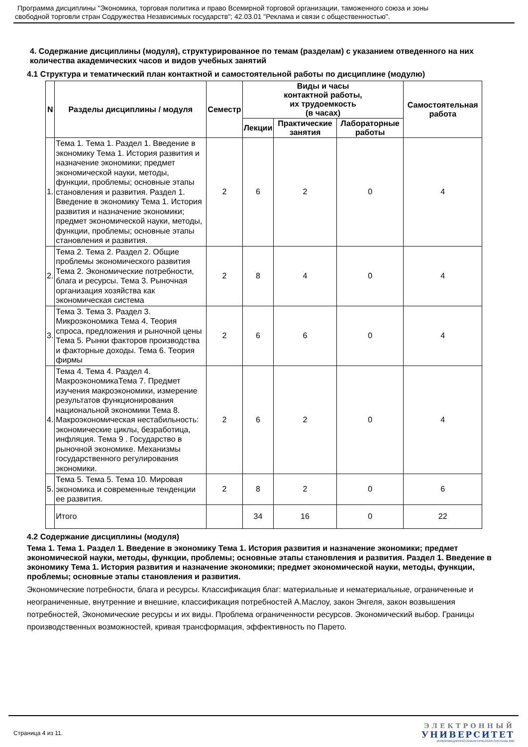Программа дисциплины "Экономика, торговая политика и право Всемирной торговой организации, таможенного союза и зоны
свободной торговли стран Содружества Независимых государств"; 42.03.01 "Реклама и связи с общественностью".
4. Содержание дисциплины (модуля), структурированное по темам (разделам) с указанием отведенного на них количества академических часов и видов учебных занятий
4.1 Структура и тематический план контактной и самостоятельной работы по дисциплине (модулю)
| N | Разделы дисциплины / модуля | Семестр | Виды и часы контактной работы, их трудоемкость (в часах) | | | Самостоятельная работа |
| --- | --- | --- | --- | --- | --- | --- |
| | | | Лекции | Практические занятия | Лабораторные работы | |
| 1. | Тема 1. Тема 1. Раздел 1. Введение в экономику Тема 1. История развития и назначение экономики; предмет экономической науки, методы, функции, проблемы; основные этапы становления и развития. Раздел 1. Введение в экономику Тема 1. История развития и назначение экономики; предмет экономической науки, методы, функции, проблемы; основные этапы становления и развития. | 2 | 6 | 2 | 0 | 4 |
| 2. | Тема 2. Тема 2. Раздел 2. Общие проблемы экономического развития Тема 2. Экономические потребности, блага и ресурсы. Тема 3. Рыночная организация хозяйства как экономическая система | 2 | 8 | 4 | 0 | 4 |
| 3. | Тема 3. Тема 3. Раздел 3. Микроэкономика Тема 4. Теория спроса, предложения и рыночной цены Тема 5. Рынки факторов производства и факторные доходы. Тема 6. Теория фирмы | 2 | 6 | 6 | 0 | 4 |
| 4. | Тема 4. Тема 4. Раздел 4. МакроэкономикаТема 7. Предмет изучения макроэкономики, измерение результатов функционирования национальной экономики Тема 8. Макроэкономическая нестабильность: экономические циклы, безработица, инфляция. Тема 9 . Государство в рыночной экономике. Механизмы государственного регулирования экономики. | 2 | 6 | 2 | 0 | 4 |
| 5. | Тема 5. Тема 5. Тема 10. Мировая экономика и современные тенденции ее развития. | 2 | 8 | 2 | 0 | 6 |
| | Итого | | 34 | 16 | 0 | 22 |
4.2 Содержание дисциплины (модуля)
Тема 1. Тема 1. Раздел 1. Введение в экономику Тема 1. История развития и назначение экономики; предмет экономической науки, методы, функции, проблемы; основные этапы становления и развития. Раздел 1. Введение в экономику Тема 1. История развития и назначение экономики; предмет экономической науки, методы, функции, проблемы; основные этапы становления и развития.
Экономические потребности, блага и ресурсы. Классификация благ: материальные и нематериальные, ограниченные и неограниченные, внутренние и внешние, классификация потребностей А.Маслоу, закон Энгеля, закон возвышения потребностей, Экономические ресурсы и их виды. Проблема ограниченности ресурсов. Экономический выбор. Границы производственных возможностей, кривая трансформация, эффективность по Парето.
Страница 4 из 11.
ЭЛЕКТРОННЫЙ
УНИВЕРСИТЕТ
ИНФОРМАЦИОННО-АНАЛИТИЧЕСКАЯ СИСТЕМА КФУ